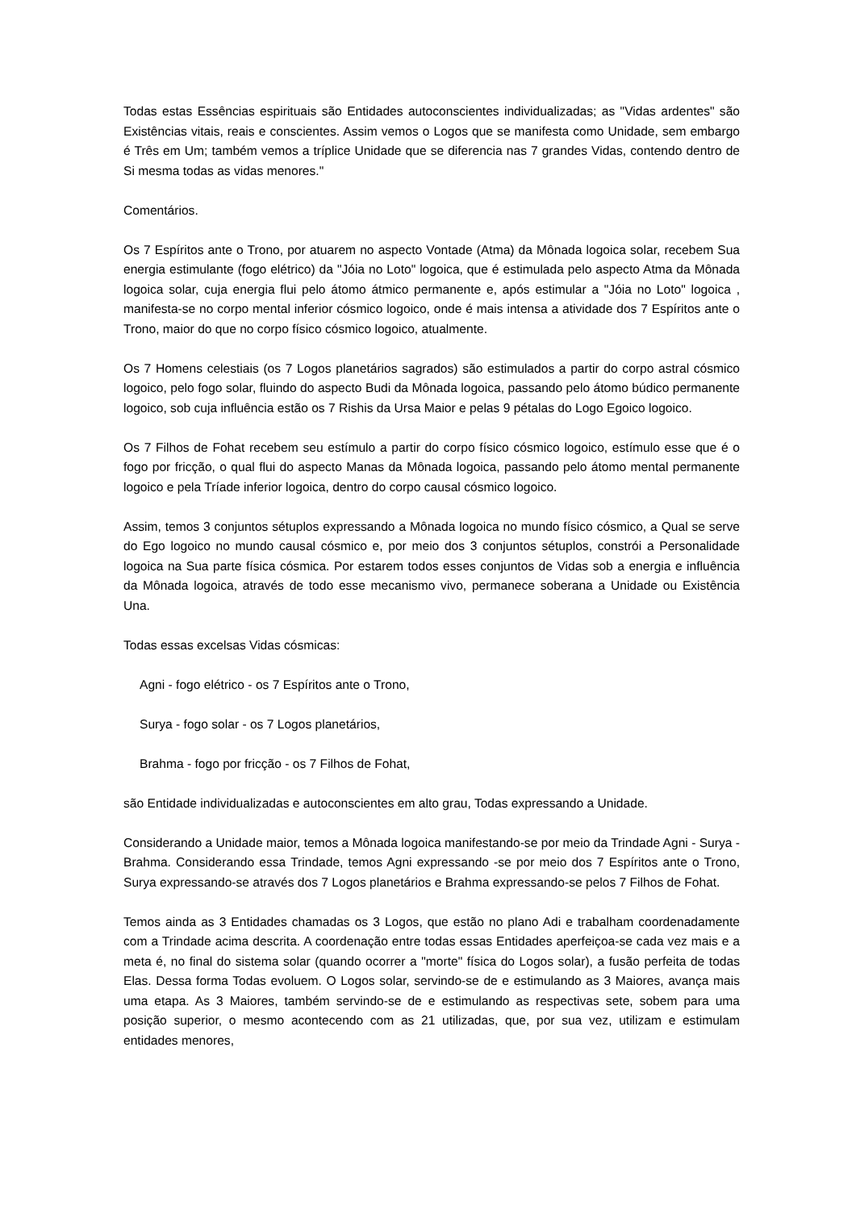Todas estas Essências espirituais são Entidades autoconscientes individualizadas; as "Vidas ardentes" são Existências vitais, reais e conscientes. Assim vemos o Logos que se manifesta como Unidade, sem embargo é Três em Um; também vemos a tríplice Unidade que se diferencia nas 7 grandes Vidas, contendo dentro de Si mesma todas as vidas menores."
Comentários.
Os 7 Espíritos ante o Trono, por atuarem no aspecto Vontade (Atma) da Mônada logoica solar, recebem Sua energia estimulante (fogo elétrico) da "Jóia no Loto" logoica, que é estimulada pelo aspecto Atma da Mônada logoica solar, cuja energia flui pelo átomo átmico permanente e, após estimular a "Jóia no Loto" logoica , manifesta-se no corpo mental inferior cósmico logoico, onde é mais intensa a atividade dos 7 Espíritos ante o Trono, maior do que no corpo físico cósmico logoico, atualmente.
Os 7 Homens celestiais (os 7 Logos planetários sagrados) são estimulados a partir do corpo astral cósmico logoico, pelo fogo solar, fluindo do aspecto Budi da Mônada logoica, passando pelo átomo búdico permanente logoico, sob cuja influência estão os 7 Rishis da Ursa Maior e pelas 9 pétalas do Logo Egoico logoico.
Os 7 Filhos de Fohat recebem seu estímulo a partir do corpo físico cósmico logoico, estímulo esse que é o fogo por fricção, o qual flui do aspecto Manas da Mônada logoica, passando pelo átomo mental permanente logoico e pela Tríade inferior logoica, dentro do corpo causal cósmico logoico.
Assim, temos 3 conjuntos sétuplos expressando a Mônada logoica no mundo físico cósmico, a Qual se serve do Ego logoico no mundo causal cósmico e, por meio dos 3 conjuntos sétuplos, constrói a Personalidade logoica na Sua parte física cósmica. Por estarem todos esses conjuntos de Vidas sob a energia e influência da Mônada logoica, através de todo esse mecanismo vivo, permanece soberana a Unidade ou Existência Una.
Todas essas excelsas Vidas cósmicas:
Agni - fogo elétrico - os 7 Espíritos ante o Trono,
Surya - fogo solar - os 7 Logos planetários,
Brahma - fogo por fricção - os 7 Filhos de Fohat,
são Entidade individualizadas e autoconscientes em alto grau, Todas expressando a Unidade.
Considerando a Unidade maior, temos a Mônada logoica manifestando-se por meio da Trindade Agni - Surya - Brahma. Considerando essa Trindade, temos Agni expressando -se por meio dos 7 Espíritos ante o Trono, Surya expressando-se através dos 7 Logos planetários e Brahma expressando-se pelos 7 Filhos de Fohat.
Temos ainda as 3 Entidades chamadas os 3 Logos, que estão no plano Adi e trabalham coordenadamente com a Trindade acima descrita. A coordenação entre todas essas Entidades aperfeiçoa-se cada vez mais e a meta é, no final do sistema solar (quando ocorrer a "morte" física do Logos solar), a fusão perfeita de todas Elas. Dessa forma Todas evoluem. O Logos solar, servindo-se de e estimulando as 3 Maiores, avança mais uma etapa. As 3 Maiores, também servindo-se de e estimulando as respectivas sete, sobem para uma posição superior, o mesmo acontecendo com as 21 utilizadas, que, por sua vez, utilizam e estimulam entidades menores,